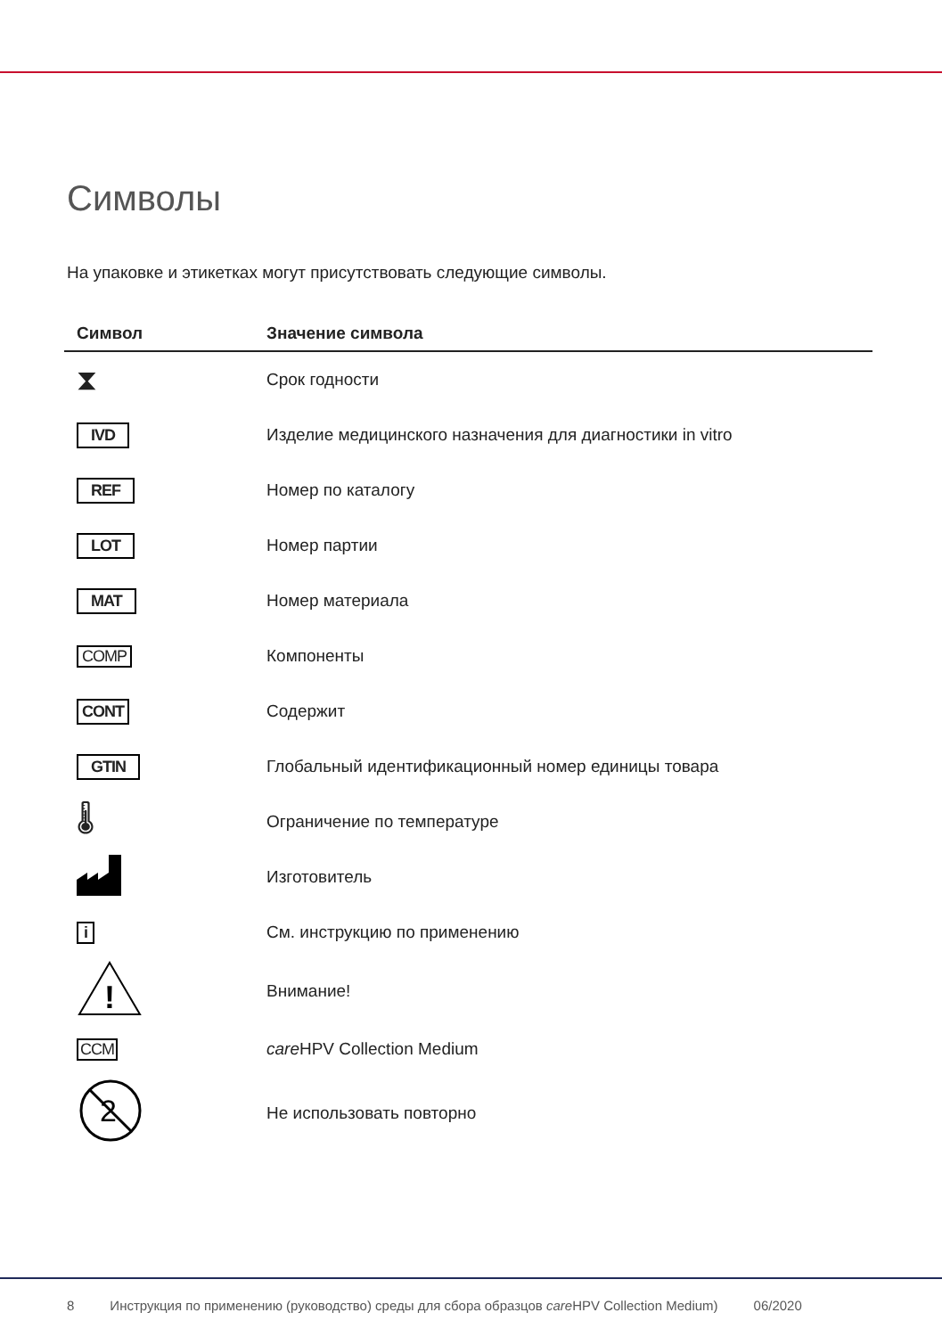Символы
На упаковке и этикетках могут присутствовать следующие символы.
| Символ | Значение символа |
| --- | --- |
| ⧗ | Срок годности |
| IVD | Изделие медицинского назначения для диагностики in vitro |
| REF | Номер по каталогу |
| LOT | Номер партии |
| MAT | Номер материала |
| COMP | Компоненты |
| CONT | Содержит |
| GTIN | Глобальный идентификационный номер единицы товара |
| 🌡 | Ограничение по температуре |
| | Изготовитель |
| i | См. инструкцию по применению |
| ! | Внимание! |
| CCM | care HPV Collection Medium |
| 2 | Не использовать повторно |
8 Инструкция по применению (руководство) среды для сбора образцов care HPV Collection Medium) 06/2020